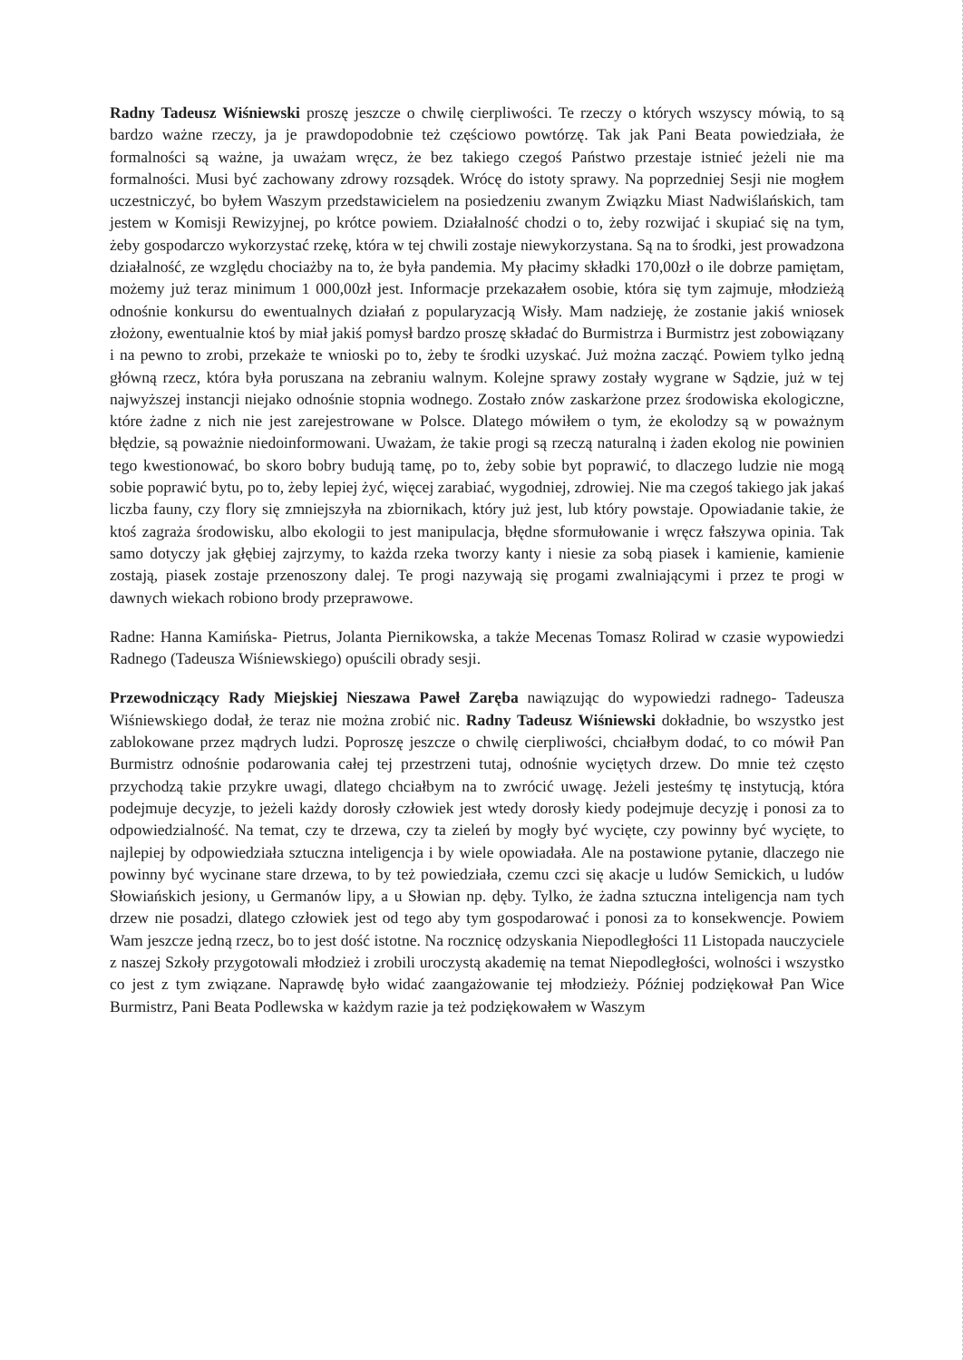Radny Tadeusz Wiśniewski proszę jeszcze o chwilę cierpliwości. Te rzeczy o których wszyscy mówią, to są bardzo ważne rzeczy, ja je prawdopodobnie też częściowo powtórzę. Tak jak Pani Beata powiedziała, że formalności są ważne, ja uważam wręcz, że bez takiego czegoś Państwo przestaje istnieć jeżeli nie ma formalności. Musi być zachowany zdrowy rozsądek. Wrócę do istoty sprawy. Na poprzedniej Sesji nie mogłem uczestniczyć, bo byłem Waszym przedstawicielem na posiedzeniu zwanym Związku Miast Nadwiślańskich, tam jestem w Komisji Rewizyjnej, po krótce powiem. Działalność chodzi o to, żeby rozwijać i skupiać się na tym, żeby gospodarczo wykorzystać rzekę, która w tej chwili zostaje niewykorzystana. Są na to środki, jest prowadzona działalność, ze względu chociażby na to, że była pandemia. My płacimy składki 170,00zł o ile dobrze pamiętam, możemy już teraz minimum 1 000,00zł jest. Informacje przekazałem osobie, która się tym zajmuje, młodzieżą odnośnie konkursu do ewentualnych działań z popularyzacją Wisły. Mam nadzieję, że zostanie jakiś wniosek złożony, ewentualnie ktoś by miał jakiś pomysł bardzo proszę składać do Burmistrza i Burmistrz jest zobowiązany i na pewno to zrobi, przekaże te wnioski po to, żeby te środki uzyskać. Już można zacząć. Powiem tylko jedną główną rzecz, która była poruszana na zebraniu walnym. Kolejne sprawy zostały wygrane w Sądzie, już w tej najwyższej instancji niejako odnośnie stopnia wodnego. Zostało znów zaskarżone przez środowiska ekologiczne, które żadne z nich nie jest zarejestrowane w Polsce. Dlatego mówiłem o tym, że ekolodzy są w poważnym błędzie, są poważnie niedoinformowani. Uważam, że takie progi są rzeczą naturalną i żaden ekolog nie powinien tego kwestionować, bo skoro bobry budują tamę, po to, żeby sobie byt poprawić, to dlaczego ludzie nie mogą sobie poprawić bytu, po to, żeby lepiej żyć, więcej zarabiać, wygodniej, zdrowiej. Nie ma czegoś takiego jak jakaś liczba fauny, czy flory się zmniejszyła na zbiornikach, który już jest, lub który powstaje. Opowiadanie takie, że ktoś zagraża środowisku, albo ekologii to jest manipulacja, błędne sformułowanie i wręcz fałszywa opinia. Tak samo dotyczy jak głębiej zajrzymy, to każda rzeka tworzy kanty i niesie za sobą piasek i kamienie, kamienie zostają, piasek zostaje przenoszony dalej. Te progi nazywają się progami zwalniającymi i przez te progi w dawnych wiekach robiono brody przeprawowe.
Radne: Hanna Kamińska- Pietrus, Jolanta Piernikowska, a także Mecenas Tomasz Rolirad w czasie wypowiedzi Radnego (Tadeusza Wiśniewskiego) opuścili obrady sesji.
Przewodniczący Rady Miejskiej Nieszawa Paweł Zaręba nawiązując do wypowiedzi radnego- Tadeusza Wiśniewskiego dodał, że teraz nie można zrobić nic. Radny Tadeusz Wiśniewski dokładnie, bo wszystko jest zablokowane przez mądrych ludzi. Poproszę jeszcze o chwilę cierpliwości, chciałbym dodać, to co mówił Pan Burmistrz odnośnie podarowania całej tej przestrzeni tutaj, odnośnie wyciętych drzew. Do mnie też często przychodzą takie przykre uwagi, dlatego chciałbym na to zwrócić uwagę. Jeżeli jesteśmy tę instytucją, która podejmuje decyzje, to jeżeli każdy dorosły człowiek jest wtedy dorosły kiedy podejmuje decyzję i ponosi za to odpowiedzialność. Na temat, czy te drzewa, czy ta zieleń by mogły być wycięte, czy powinny być wycięte, to najlepiej by odpowiedziała sztuczna inteligencja i by wiele opowiadała. Ale na postawione pytanie, dlaczego nie powinny być wycinane stare drzewa, to by też powiedziała, czemu czci się akacje u ludów Semickich, u ludów Słowiańskich jesiony, u Germanów lipy, a u Słowian np. dęby. Tylko, że żadna sztuczna inteligencja nam tych drzew nie posadzi, dlatego człowiek jest od tego aby tym gospodarować i ponosi za to konsekwencje. Powiem Wam jeszcze jedną rzecz, bo to jest dość istotne. Na rocznicę odzyskania Niepodległości 11 Listopada nauczyciele z naszej Szkoły przygotowali młodzież i zrobili uroczystą akademię na temat Niepodległości, wolności i wszystko co jest z tym związane. Naprawdę było widać zaangażowanie tej młodzieży. Później podziękował Pan Wice Burmistrz, Pani Beata Podlewska w każdym razie ja też podziękowałem w Waszym